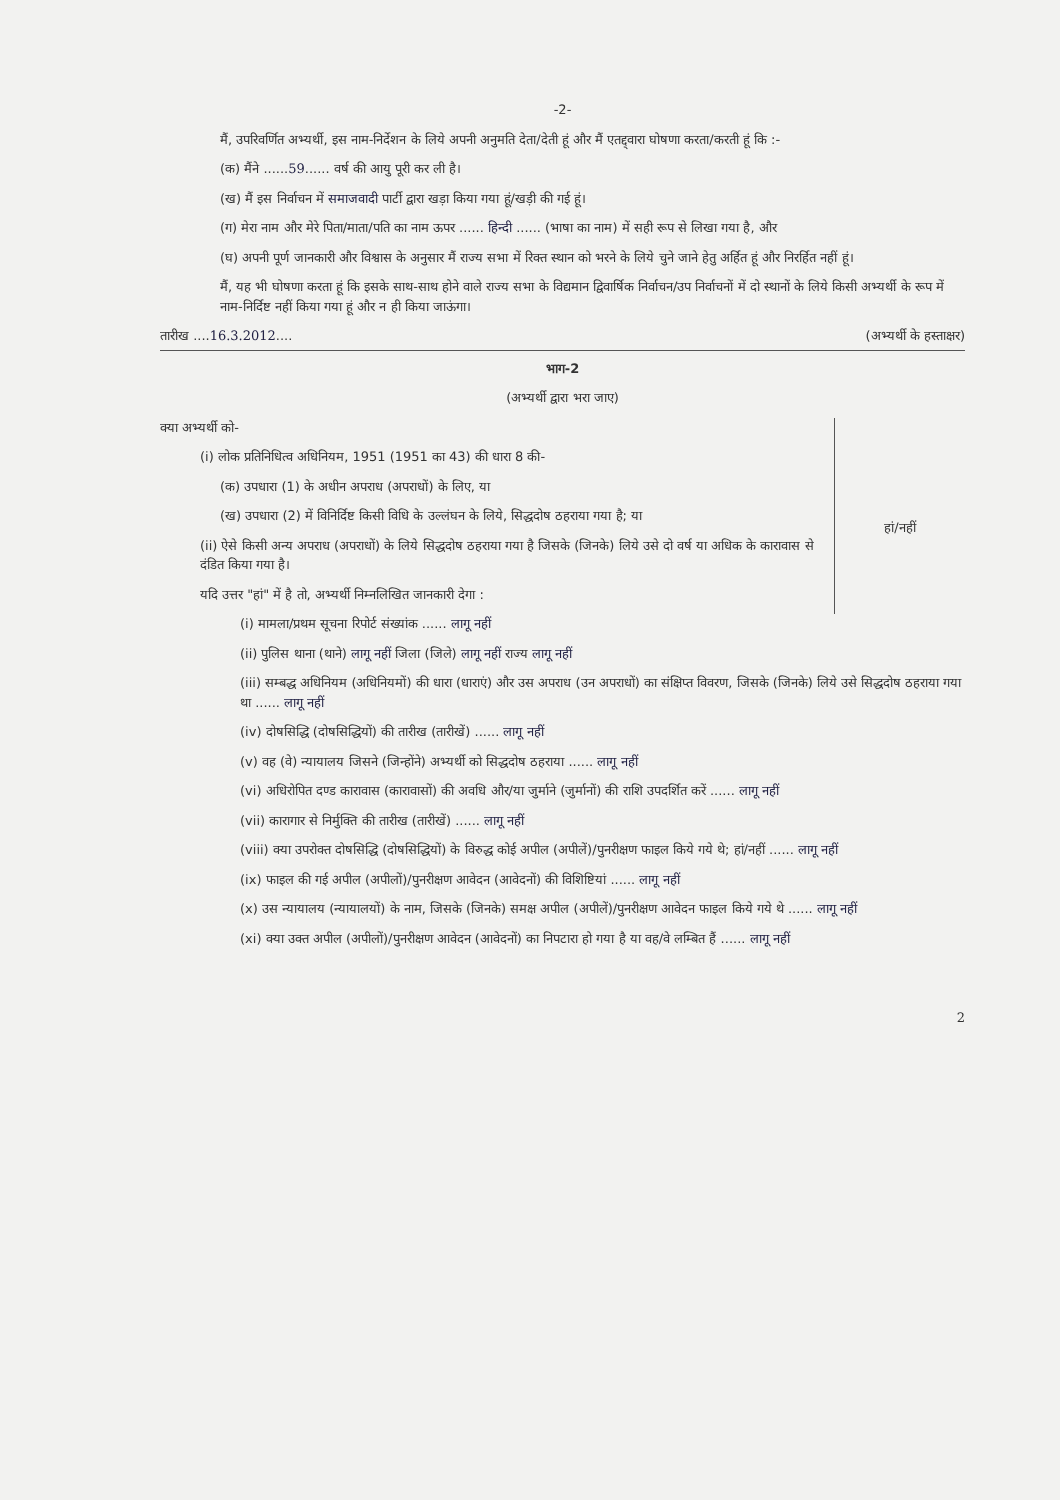-2-
मैं, उपरिवर्णित अभ्यर्थी, इस नाम-निर्देशन के लिये अपनी अनुमति देता/देती हूं और मैं एतद्द्वारा घोषणा करता/करती हूं कि :-
(क) मैंने ......59...... वर्ष की आयु पूरी कर ली है।
(ख) मैं इस निर्वाचन में समाजवादी पार्टी द्वारा खड़ा किया गया हूं/खड़ी की गई हूं।
(ग) मेरा नाम और मेरे पिता/माता/पति का नाम ऊपर ...... हिन्दी ...... (भाषा का नाम) में सही रूप से लिखा गया है, और
(घ) अपनी पूर्ण जानकारी और विश्वास के अनुसार मैं राज्य सभा में रिक्त स्थान को भरने के लिये चुने जाने हेतु अर्हित हूं और निरर्हित नहीं हूं।
मैं, यह भी घोषणा करता हूं कि इसके साथ-साथ होने वाले राज्य सभा के विद्यमान द्विवार्षिक निर्वाचन/उप निर्वाचनों में दो स्थानों के लिये किसी अभ्यर्थी के रूप में नाम-निर्दिष्ट नहीं किया गया हूं और न ही किया जाऊंगा।
तारीख ....16.3.2012.... (अभ्यर्थी के हस्ताक्षर)
भाग-2
(अभ्यर्थी द्वारा भरा जाए)
क्या अभ्यर्थी को-
(i) लोक प्रतिनिधित्व अधिनियम, 1951 (1951 का 43) की धारा 8 की-
(क) उपधारा (1) के अधीन अपराध (अपराधों) के लिए, या
(ख) उपधारा (2) में विनिर्दिष्ट किसी विधि के उल्लंघन के लिये, सिद्धदोष ठहराया गया है; या
(ii) ऐसे किसी अन्य अपराध (अपराधों) के लिये सिद्धदोष ठहराया गया है जिसके (जिनके) लिये उसे दो वर्ष या अधिक के कारावास से दंडित किया गया है।
यदि उत्तर "हां" में है तो, अभ्यर्थी निम्नलिखित जानकारी देगा :
हां/नहीं
(i) मामला/प्रथम सूचना रिपोर्ट संख्यांक ...... लागू नहीं
(ii) पुलिस थाना (थाने) लागू नहीं जिला (जिले) लागू नहीं राज्य लागू नहीं
(iii) सम्बद्ध अधिनियम (अधिनियमों) की धारा (धाराएं) और उस अपराध (उन अपराधों) का संक्षिप्त विवरण, जिसके (जिनके) लिये उसे सिद्धदोष ठहराया गया था ...... लागू नहीं
(iv) दोषसिद्धि (दोषसिद्धियों) की तारीख (तारीखें) ...... लागू नहीं
(v) वह (वे) न्यायालय जिसने (जिन्होंने) अभ्यर्थी को सिद्धदोष ठहराया ...... लागू नहीं
(vi) अधिरोपित दण्ड कारावास (कारावासों) की अवधि और/या जुर्माने (जुर्मानों) की राशि उपदर्शित करें ...... लागू नहीं
(vii) कारागार से निर्मुक्ति की तारीख (तारीखें) ...... लागू नहीं
(viii) क्या उपरोक्त दोषसिद्धि (दोषसिद्धियों) के विरुद्ध कोई अपील (अपीलें)/पुनरीक्षण फाइल किये गये थे; हां/नहीं ...... लागू नहीं
(ix) फाइल की गई अपील (अपीलों)/पुनरीक्षण आवेदन (आवेदनों) की विशिष्टियां ...... लागू नहीं
(x) उस न्यायालय (न्यायालयों) के नाम, जिसके (जिनके) समक्ष अपील (अपीलें)/पुनरीक्षण आवेदन फाइल किये गये थे ...... लागू नहीं
(xi) क्या उक्त अपील (अपीलों)/पुनरीक्षण आवेदन (आवेदनों) का निपटारा हो गया है या वह/वे लम्बित हैं ...... लागू नहीं
2